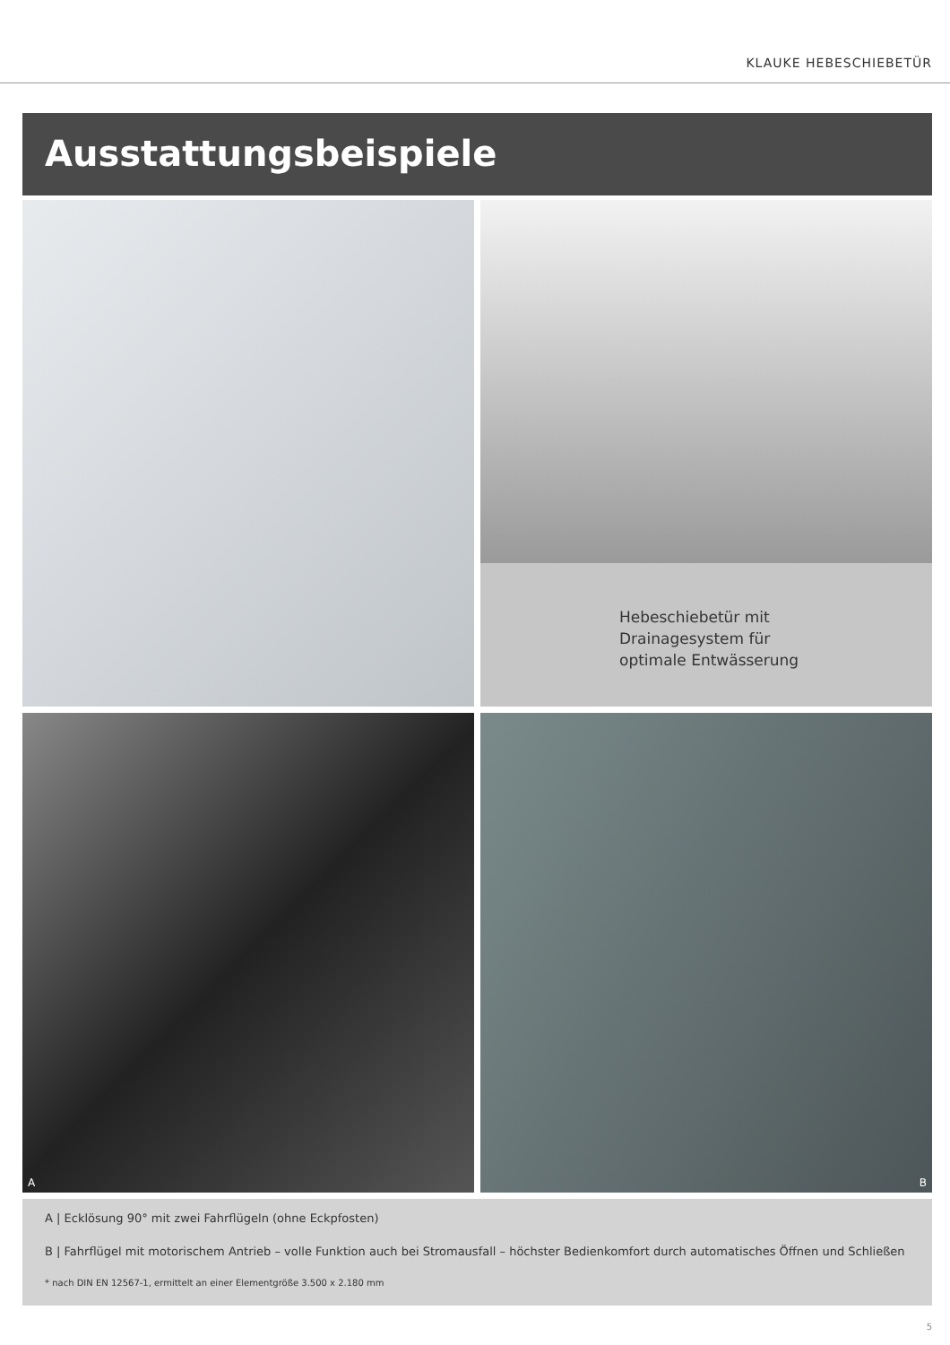KLAUKE HEBESCHIEBETÜR
Ausstattungsbeispiele
Hebeschiebetür mit
Drainagesystem für
optimale Entwässerung
A
B
A | Ecklösung 90° mit zwei Fahrflügeln (ohne Eckpfosten)
B | Fahrflügel mit motorischem Antrieb – volle Funktion auch bei Stromausfall – höchster Bedienkomfort durch automatisches Öffnen und Schließen
* nach DIN EN 12567-1, ermittelt an einer Elementgröße 3.500 x 2.180 mm
5